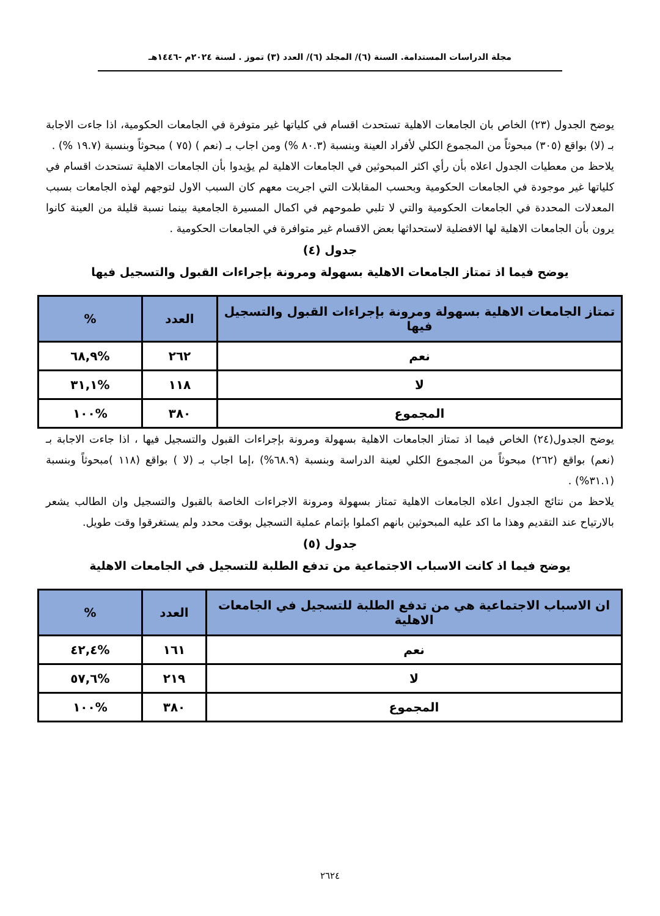مجلة الدراسات المستدامة. السنة (٦)/ المجلد (٦)/ العدد (٣) تموز . لسنة ٢٠٢٤م -١٤٤٦هـ
يوضح الجدول (٢٣) الخاص بان الجامعات الاهلية تستحدث اقسام في كلياتها غير متوفرة في الجامعات الحكومية، اذا جاءت الاجابة بـ (لا) بواقع (٣٠٥) مبحوثاً من المجموع الكلي لأفراد العينة وبنسبة (٨٠.٣ %) ومن اجاب بـ (نعم ) (٧٥ ) مبحوثاً وبنسبة (١٩.٧ %) .
يلاحظ من معطيات الجدول اعلاه بأن رأي اكثر المبحوثين في الجامعات الاهلية لم يؤيدوا بأن الجامعات الاهلية تستحدث اقسام في كلياتها غير موجودة في الجامعات الحكومية وبحسب المقابلات التي اجريت معهم كان السبب الاول لتوجهم لهذه الجامعات بسبب المعدلات المحددة في الجامعات الحكومية والتي لا تلبي طموحهم في اكمال المسيرة الجامعية بينما نسبة قليلة من العينة كانوا يرون بأن الجامعات الاهلية لها الافضلية لاستحداثها بعض الاقسام غير متوافرة في الجامعات الحكومية .
جدول (٤)
يوضح فيما اذ تمتاز الجامعات الاهلية بسهولة ومرونة بإجراءات القبول والتسجيل فيها
| تمتاز الجامعات الاهلية بسهولة ومرونة بإجراءات القبول والتسجيل فيها | العدد | % |
| --- | --- | --- |
| نعم | ٢٦٢ | %٦٨,٩ |
| لا | ١١٨ | %٣١,١ |
| المجموع | ٣٨٠ | %١٠٠ |
يوضح الجدول(٢٤) الخاص فيما اذ تمتاز الجامعات الاهلية بسهولة ومرونة بإجراءات القبول والتسجيل فيها ، اذا جاءت الاجابة بـ (نعم) بواقع (٢٦٢) مبحوثاً من المجموع الكلي لعينة الدراسة وبنسبة (٦٨.٩%) ،إما اجاب بـ (لا ) بواقع (١١٨ )مبحوثاً وبنسبة (٣١.١%) .
يلاحظ من نتائج الجدول اعلاه الجامعات الاهلية تمتاز بسهولة ومرونة الاجراءات الخاصة بالقبول والتسجيل وان الطالب يشعر بالارتياح عند التقديم وهذا ما اكد عليه المبحوثين بانهم اكملوا بإتمام عملية التسجيل بوقت محدد ولم يستغرقوا وقت طويل.
جدول (٥)
يوضح فيما اذ كانت الاسباب الاجتماعية من تدفع الطلبة للتسجيل في الجامعات الاهلية
| ان الاسباب الاجتماعية هي من تدفع الطلبة للتسجيل في الجامعات الاهلية | العدد | % |
| --- | --- | --- |
| نعم | ١٦١ | %٤٢,٤ |
| لا | ٢١٩ | %٥٧,٦ |
| المجموع | ٣٨٠ | %١٠٠ |
٢٦٢٤